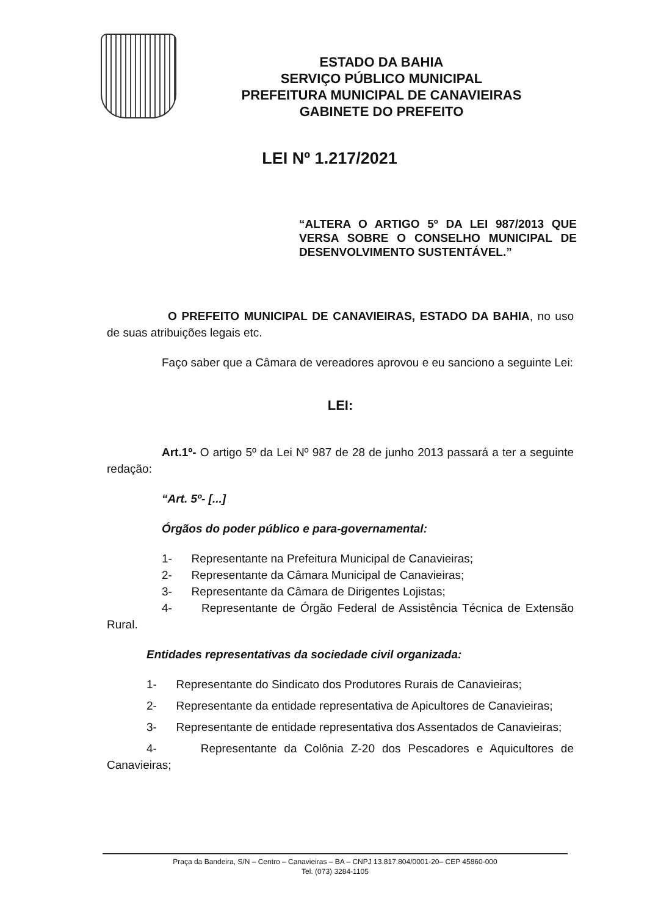ESTADO DA BAHIA
SERVIÇO PÚBLICO MUNICIPAL
PREFEITURA MUNICIPAL DE CANAVIEIRAS
GABINETE DO PREFEITO
LEI Nº 1.217/2021
“ALTERA O ARTIGO 5º DA LEI 987/2013 QUE VERSA SOBRE O CONSELHO MUNICIPAL DE DESENVOLVIMENTO SUSTENTÁVEL.”
O PREFEITO MUNICIPAL DE CANAVIEIRAS, ESTADO DA BAHIA, no uso de suas atribuições legais etc.
Faço saber que a Câmara de vereadores aprovou e eu sanciono a seguinte Lei:
LEI:
Art.1º- O artigo 5º da Lei Nº 987 de 28 de junho 2013 passará a ter a seguinte redação:
“Art. 5º- [...]
Órgãos do poder público e para-governamental:
1- Representante na Prefeitura Municipal de Canavieiras;
2- Representante da Câmara Municipal de Canavieiras;
3- Representante da Câmara de Dirigentes Lojistas;
4- Representante de Órgão Federal de Assistência Técnica de Extensão Rural.
Entidades representativas da sociedade civil organizada:
1- Representante do Sindicato dos Produtores Rurais de Canavieiras;
2- Representante da entidade representativa de Apicultores de Canavieiras;
3- Representante de entidade representativa dos Assentados de Canavieiras;
4- Representante da Colônia Z-20 dos Pescadores e Aquicultores de Canavieiras;
Praça da Bandeira, S/N – Centro – Canavieiras – BA – CNPJ 13.817.804/0001-20– CEP 45860-000
Tel. (073) 3284-1105